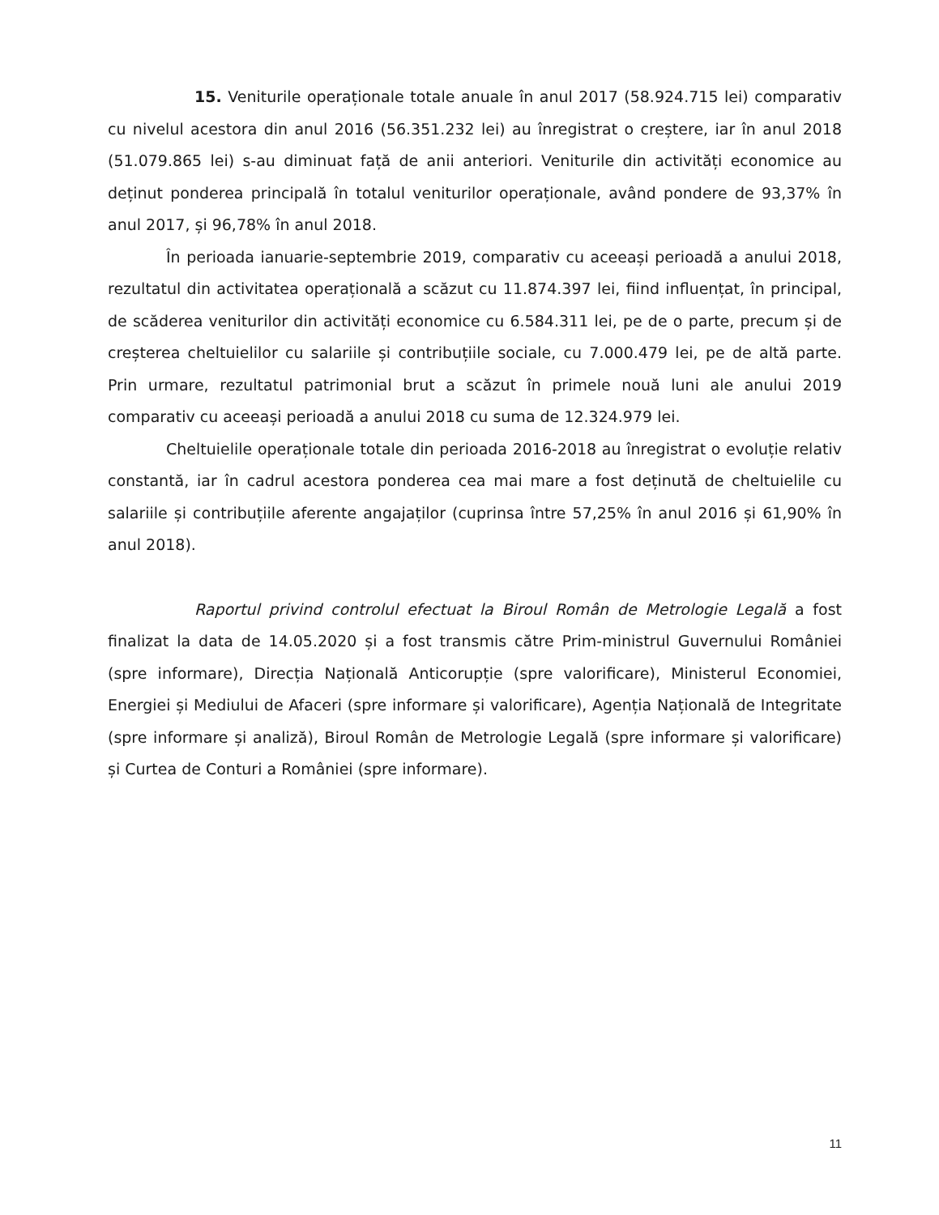15. Veniturile operaționale totale anuale în anul 2017 (58.924.715 lei) comparativ cu nivelul acestora din anul 2016 (56.351.232 lei) au înregistrat o creștere, iar în anul 2018 (51.079.865 lei) s-au diminuat față de anii anteriori. Veniturile din activități economice au deținut ponderea principală în totalul veniturilor operaționale, având pondere de 93,37% în anul 2017, și 96,78% în anul 2018.
În perioada ianuarie-septembrie 2019, comparativ cu aceeași perioadă a anului 2018, rezultatul din activitatea operațională a scăzut cu 11.874.397 lei, fiind influențat, în principal, de scăderea veniturilor din activități economice cu 6.584.311 lei, pe de o parte, precum și de creșterea cheltuielilor cu salariile și contribuțiile sociale, cu 7.000.479 lei, pe de altă parte. Prin urmare, rezultatul patrimonial brut a scăzut în primele nouă luni ale anului 2019 comparativ cu aceeași perioadă a anului 2018 cu suma de 12.324.979 lei.
Cheltuielile operaționale totale din perioada 2016-2018 au înregistrat o evoluție relativ constantă, iar în cadrul acestora ponderea cea mai mare a fost deținută de cheltuielile cu salariile și contribuțiile aferente angajaților (cuprinsa între 57,25% în anul 2016 și 61,90% în anul 2018).
Raportul privind controlul efectuat la Biroul Român de Metrologie Legală a fost finalizat la data de 14.05.2020 și a fost transmis către Prim-ministrul Guvernului României (spre informare), Direcția Națională Anticorupție (spre valorificare), Ministerul Economiei, Energiei și Mediului de Afaceri (spre informare și valorificare), Agenția Națională de Integritate (spre informare și analiză), Biroul Român de Metrologie Legală (spre informare și valorificare) și Curtea de Conturi a României (spre informare).
11